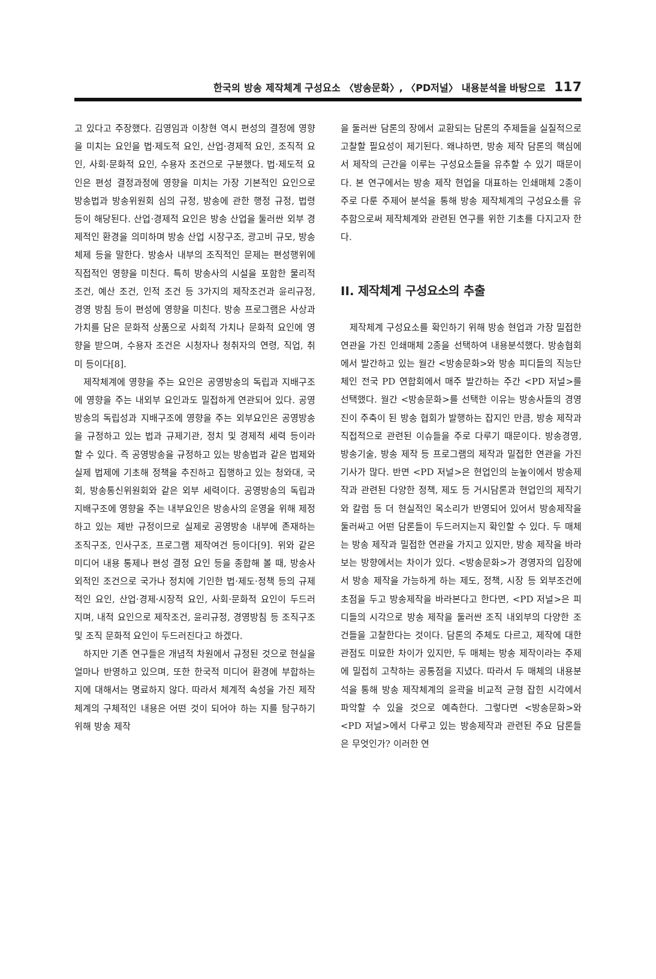한국의 방송 제작체계 구성요소 〈방송문화〉, 〈PD저널〉 내용분석을 바탕으로 117
고 있다고 주장했다. 김영임과 이창현 역시 편성의 결정에 영향을 미치는 요인을 법·제도적 요인, 산업·경제적 요인, 조직적 요인, 사회·문화적 요인, 수용자 조건으로 구분했다. 법·제도적 요인은 편성 결정과정에 영향을 미치는 가장 기본적인 요인으로 방송법과 방송위원회 심의 규정, 방송에 관한 행정 규정, 법령 등이 해당된다. 산업·경제적 요인은 방송 산업을 둘러싼 외부 경제적인 환경을 의미하며 방송 산업 시장구조, 광고비 규모, 방송 체제 등을 말한다. 방송사 내부의 조직적인 문제는 편성행위에 직접적인 영향을 미친다. 특히 방송사의 시설을 포함한 물리적 조건, 예산 조건, 인적 조건 등 3가지의 제작조건과 윤리규정, 경영 방침 등이 편성에 영향을 미친다. 방송 프로그램은 사상과 가치를 담은 문화적 상품으로 사회적 가치나 문화적 요인에 영향을 받으며, 수용자 조건은 시청자나 청취자의 연령, 직업, 취미 등이다[8].
제작체계에 영향을 주는 요인은 공영방송의 독립과 지배구조에 영향을 주는 내외부 요인과도 밀접하게 연관되어 있다. 공영방송의 독립성과 지배구조에 영향을 주는 외부요인은 공영방송을 규정하고 있는 법과 규제기관, 정치 및 경제적 세력 등이라 할 수 있다. 즉 공영방송을 규정하고 있는 방송법과 같은 법제와 실제 법제에 기초해 정책을 추진하고 집행하고 있는 청와대, 국회, 방송통신위원회와 같은 외부 세력이다. 공영방송의 독립과 지배구조에 영향을 주는 내부요인은 방송사의 운영을 위해 제정하고 있는 제반 규정이므로 실제로 공영방송 내부에 존재하는 조직구조, 인사구조, 프로그램 제작여건 등이다[9]. 위와 같은 미디어 내용 통제나 편성 결정 요인 등을 종합해 볼 때, 방송사 외적인 조건으로 국가나 정치에 기인한 법·제도·정책 등의 규제적인 요인, 산업·경제·시장적 요인, 사회·문화적 요인이 두드러지며, 내적 요인으로 제작조건, 윤리규정, 경영방침 등 조직구조 및 조직 문화적 요인이 두드러진다고 하겠다.
하지만 기존 연구들은 개념적 차원에서 규정된 것으로 현실을 얼마나 반영하고 있으며, 또한 한국적 미디어 환경에 부합하는 지에 대해서는 명료하지 않다. 따라서 체계적 속성을 가진 제작체계의 구체적인 내용은 어떤 것이 되어야 하는 지를 탐구하기 위해 방송 제작
을 둘러싼 담론의 장에서 교환되는 담론의 주제들을 실질적으로 고찰할 필요성이 제기된다. 왜냐하면, 방송 제작 담론의 핵심에서 제작의 근간을 이루는 구성요소들을 유추할 수 있기 때문이다. 본 연구에서는 방송 제작 현업을 대표하는 인쇄매체 2종이 주로 다룬 주제어 분석을 통해 방송 제작체계의 구성요소를 유추함으로써 제작체계와 관련된 연구를 위한 기초를 다지고자 한다.
II. 제작체계 구성요소의 추출
제작체계 구성요소를 확인하기 위해 방송 현업과 가장 밀접한 연관을 가진 인쇄매체 2종을 선택하여 내용분석했다. 방송협회에서 발간하고 있는 월간 <방송문화>와 방송 피디들의 직능단체인 전국 PD 연합회에서 매주 발간하는 주간 <PD 저널>를 선택했다. 월간 <방송문화>를 선택한 이유는 방송사들의 경영진이 주축이 된 방송 협회가 발행하는 잡지인 만큼, 방송 제작과 직접적으로 관련된 이슈들을 주로 다루기 때문이다. 방송경영, 방송기술, 방송 제작 등 프로그램의 제작과 밀접한 연관을 가진 기사가 많다. 반면 <PD 저널>은 현업인의 눈높이에서 방송제작과 관련된 다양한 정책, 제도 등 거시담론과 현업인의 제작기와 칼럼 등 더 현실적인 목소리가 반영되어 있어서 방송제작을 둘러싸고 어떤 담론들이 두드러지는지 확인할 수 있다. 두 매체는 방송 제작과 밀접한 연관을 가지고 있지만, 방송 제작을 바라보는 방향에서는 차이가 있다. <방송문화>가 경영자의 입장에서 방송 제작을 가능하게 하는 제도, 정책, 시장 등 외부조건에 초점을 두고 방송제작을 바라본다고 한다면, <PD 저널>은 피디들의 시각으로 방송 제작을 둘러싼 조직 내외부의 다양한 조건들을 고찰한다는 것이다. 담론의 주체도 다르고, 제작에 대한 관점도 미묘한 차이가 있지만, 두 매체는 방송 제작이라는 주제에 밀접히 고착하는 공통점을 지녔다. 따라서 두 매체의 내용분석을 통해 방송 제작체계의 윤곽을 비교적 균형 잡힌 시각에서 파악할 수 있을 것으로 예측한다. 그렇다면 <방송문화>와 <PD 저널>에서 다루고 있는 방송제작과 관련된 주요 담론들은 무엇인가? 이러한 연